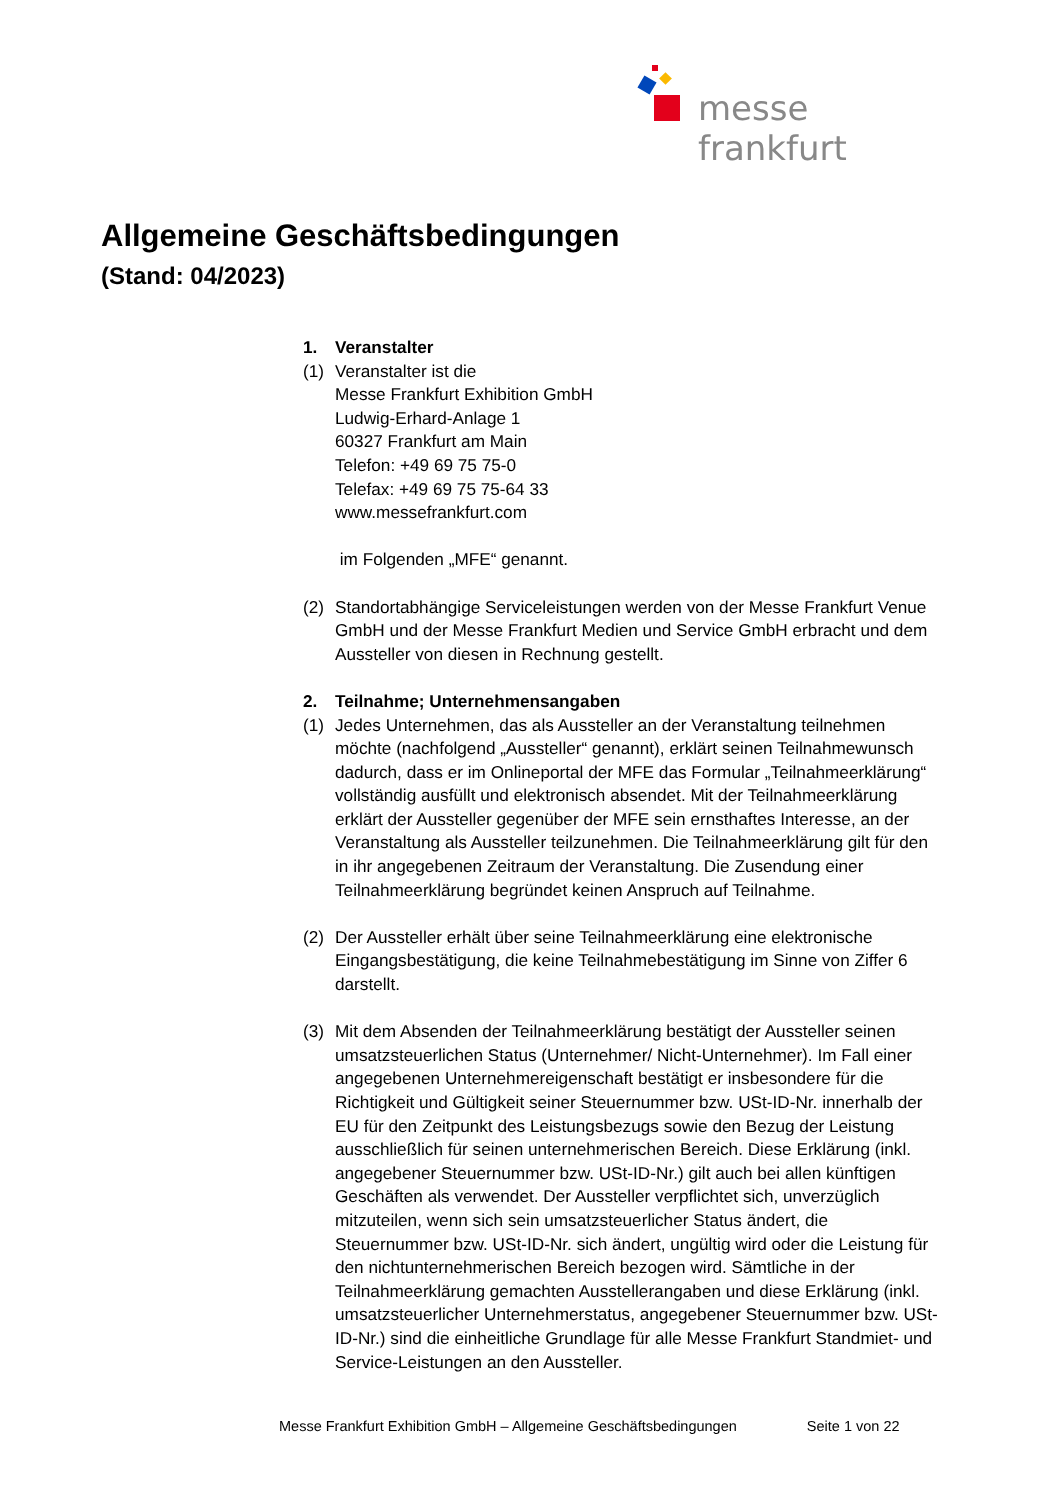messe frankfurt
Allgemeine Geschäftsbedingungen
(Stand: 04/2023)
1. Veranstalter
(1) Veranstalter ist die
Messe Frankfurt Exhibition GmbH
Ludwig-Erhard-Anlage 1
60327 Frankfurt am Main
Telefon: +49 69 75 75-0
Telefax: +49 69 75 75-64 33
www.messefrankfurt.com
im Folgenden „MFE“ genannt.
(2) Standortabhängige Serviceleistungen werden von der Messe Frankfurt Venue GmbH und der Messe Frankfurt Medien und Service GmbH erbracht und dem Aussteller von diesen in Rechnung gestellt.
2. Teilnahme; Unternehmensangaben
(1) Jedes Unternehmen, das als Aussteller an der Veranstaltung teilnehmen möchte (nachfolgend „Aussteller“ genannt), erklärt seinen Teilnahmewunsch dadurch, dass er im Onlineportal der MFE das Formular „Teilnahmeerklärung“ vollständig ausfüllt und elektronisch absendet. Mit der Teilnahmeerklärung erklärt der Aussteller gegenüber der MFE sein ernsthaftes Interesse, an der Veranstaltung als Aussteller teilzunehmen. Die Teilnahmeerklärung gilt für den in ihr angegebenen Zeitraum der Veranstaltung. Die Zusendung einer Teilnahmeerklärung begründet keinen Anspruch auf Teilnahme.
(2) Der Aussteller erhält über seine Teilnahmeerklärung eine elektronische Eingangsbestätigung, die keine Teilnahmebestätigung im Sinne von Ziffer 6 darstellt.
(3) Mit dem Absenden der Teilnahmeerklärung bestätigt der Aussteller seinen umsatzsteuerlichen Status (Unternehmer/ Nicht-Unternehmer). Im Fall einer angegebenen Unternehmereigenschaft bestätigt er insbesondere für die Richtigkeit und Gültigkeit seiner Steuernummer bzw. USt-ID-Nr. innerhalb der EU für den Zeitpunkt des Leistungsbezugs sowie den Bezug der Leistung ausschließlich für seinen unternehmerischen Bereich. Diese Erklärung (inkl. angegebener Steuernummer bzw. USt-ID-Nr.) gilt auch bei allen künftigen Geschäften als verwendet. Der Aussteller verpflichtet sich, unverzüglich mitzuteilen, wenn sich sein umsatzsteuerlicher Status ändert, die Steuernummer bzw. USt-ID-Nr. sich ändert, ungültig wird oder die Leistung für den nichtunternehmerischen Bereich bezogen wird. Sämtliche in der Teilnahmeerklärung gemachten Ausstellerangaben und diese Erklärung (inkl. umsatzsteuerlicher Unternehmerstatus, angegebener Steuernummer bzw. USt-ID-Nr.) sind die einheitliche Grundlage für alle Messe Frankfurt Standmiet- und Service-Leistungen an den Aussteller.
Messe Frankfurt Exhibition GmbH – Allgemeine Geschäftsbedingungen Seite 1 von 22